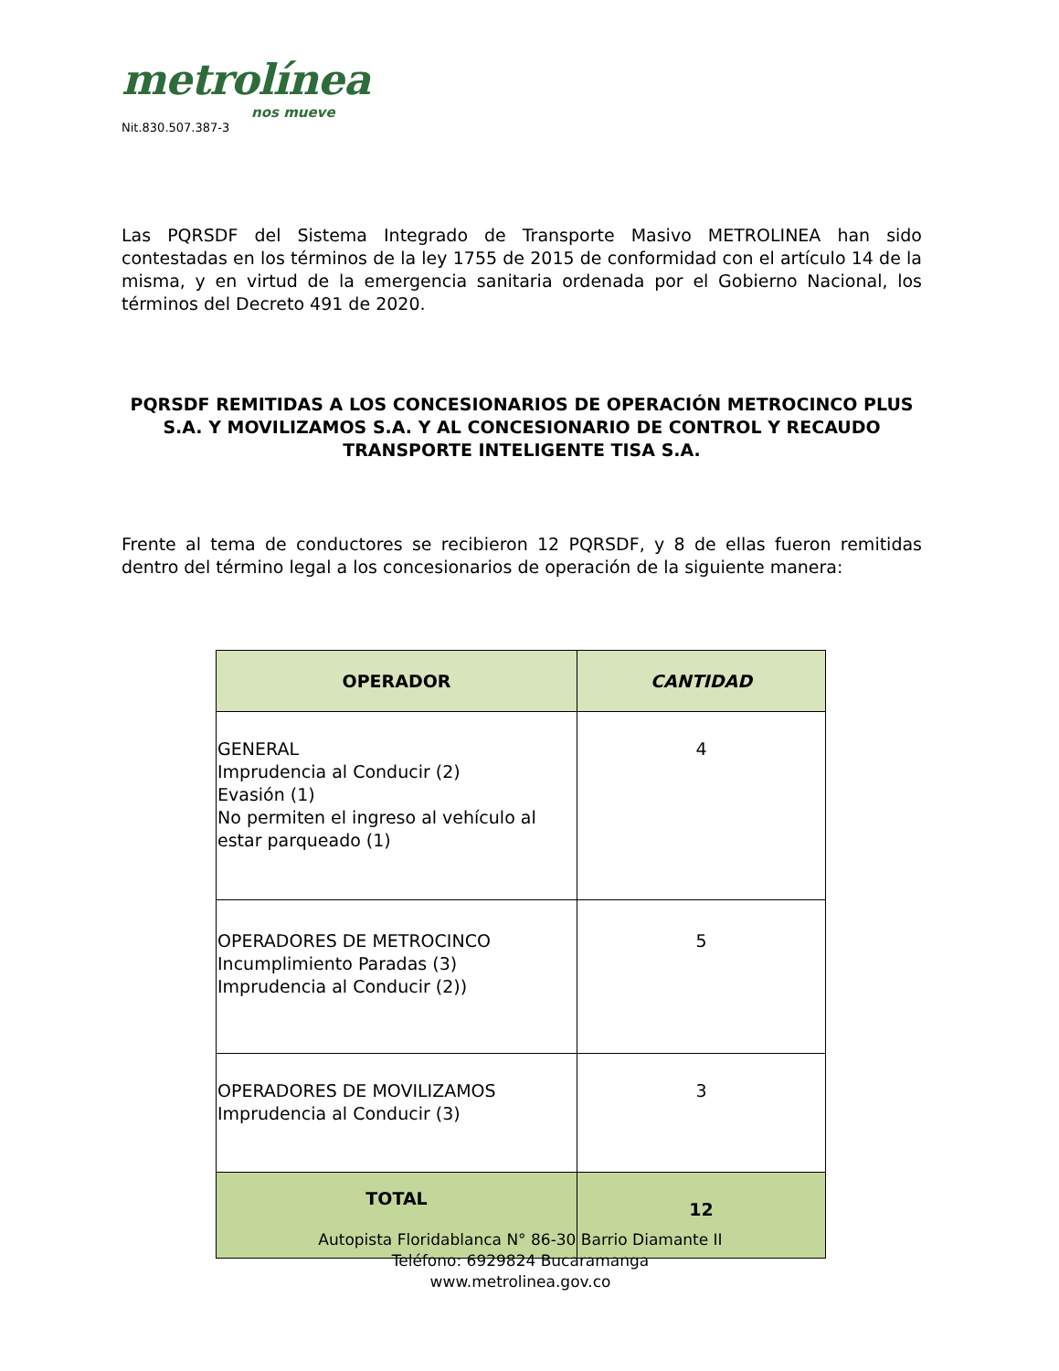metrolínea
nos mueve
Nit.830.507.387-3
Las PQRSDF del Sistema Integrado de Transporte Masivo METROLINEA han sido contestadas en los términos de la ley 1755 de 2015 de conformidad con el artículo 14 de la misma, y en virtud de la emergencia sanitaria ordenada por el Gobierno Nacional, los términos del Decreto 491 de 2020.
PQRSDF REMITIDAS A LOS CONCESIONARIOS DE OPERACIÓN METROCINCO PLUS S.A. Y MOVILIZAMOS S.A. Y AL CONCESIONARIO DE CONTROL Y RECAUDO TRANSPORTE INTELIGENTE TISA S.A.
Frente al tema de conductores se recibieron 12 PQRSDF, y 8 de ellas fueron remitidas dentro del término legal a los concesionarios de operación de la siguiente manera:
| OPERADOR | CANTIDAD |
| --- | --- |
| GENERAL Imprudencia al Conducir (2) Evasión (1) No permiten el ingreso al vehículo al estar parqueado (1) | 4 |
| OPERADORES DE METROCINCO Incumplimiento Paradas (3) Imprudencia al Conducir (2)) | 5 |
| OPERADORES DE MOVILIZAMOS Imprudencia al Conducir (3) | 3 |
| TOTAL | 12 |
Autopista Floridablanca N° 86-30 Barrio Diamante II
Teléfono: 6929824 Bucaramanga
www.metrolinea.gov.co